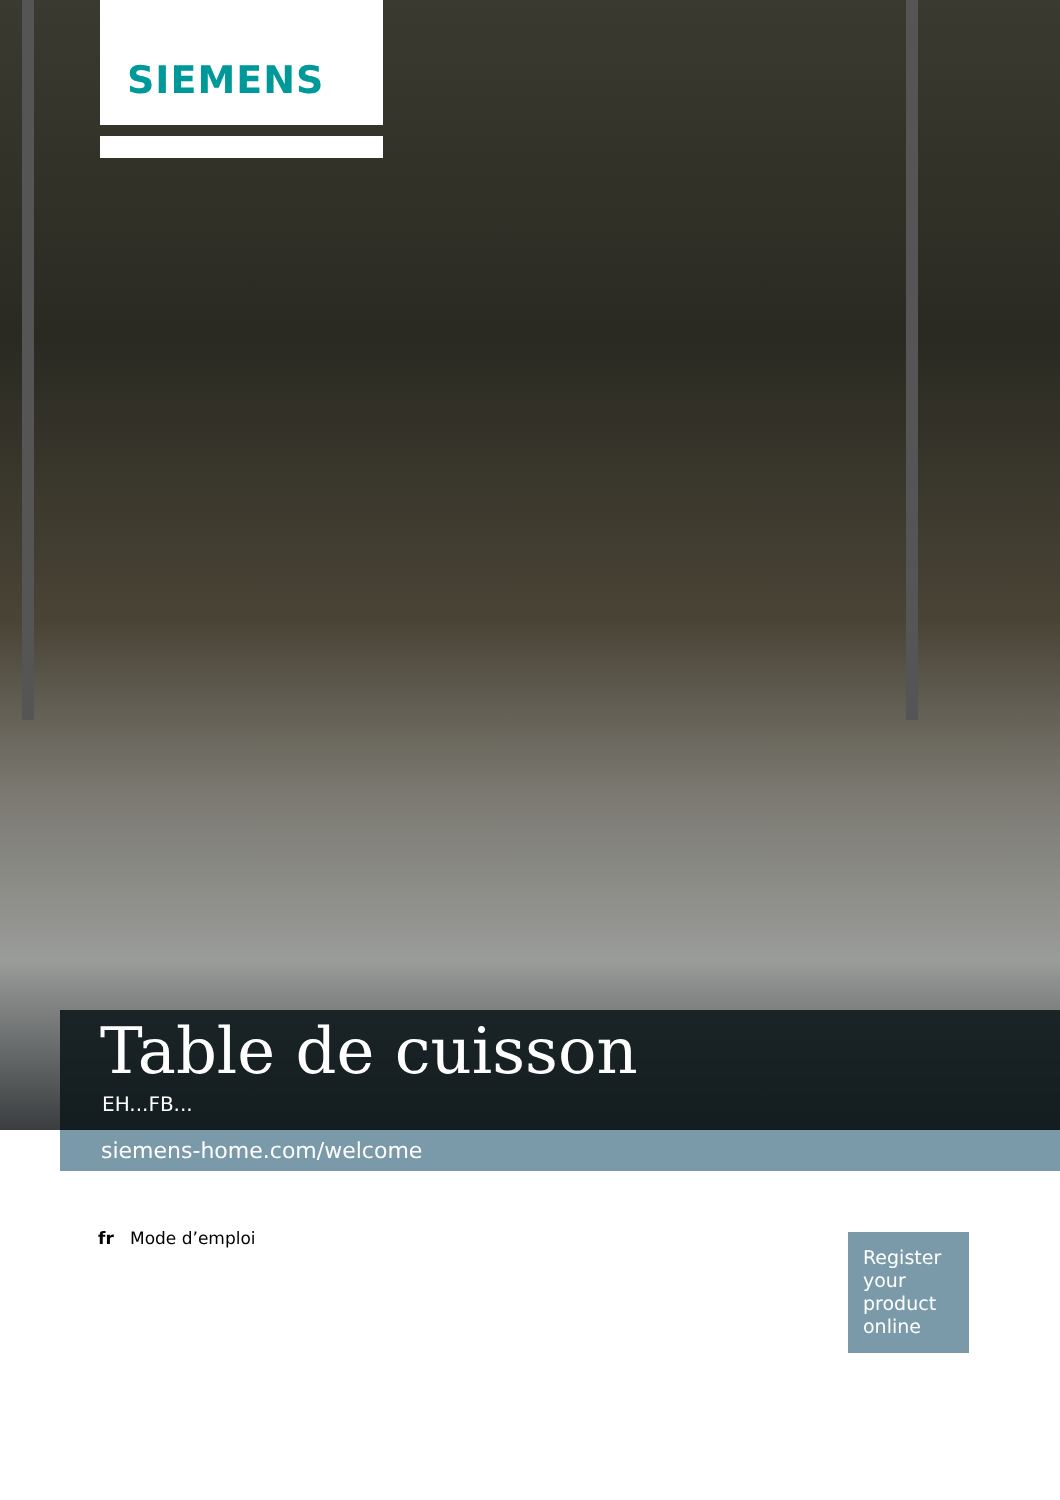SIEMENS
Table de cuisson
EH...FB...
siemens-home.com/welcome
fr Mode d’emploi
Register your product online